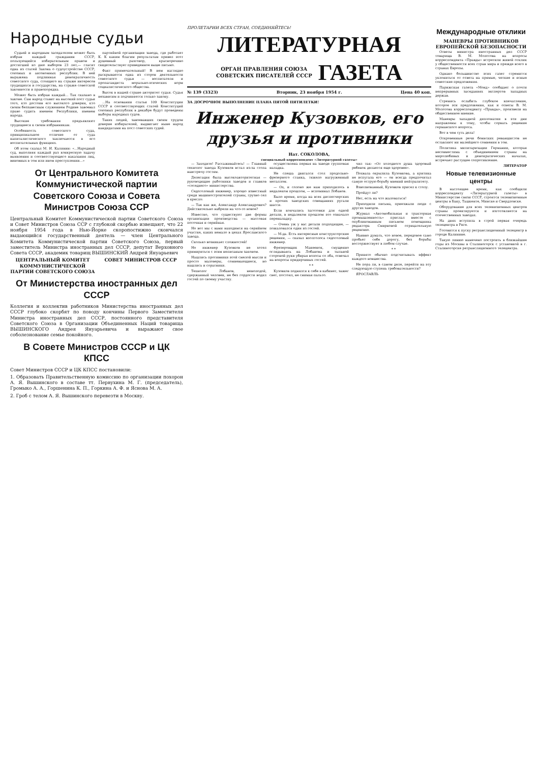Народные судьи
Судьей и народным заседателем может быть избран каждый гражданин СССР, пользующийся избирательным правом и достигший ко дню выборов 23 лет,— гласит одна из статей Закона о судоустройстве СССР, союзных и автономных республик. В ней выражена подлинная демократичность советского суда, стоящего на страже интересов трудящихся и государства, на страже советской законности и правопорядка.
Может быть избран каждый... Так сказано в законе. Сам народ ставит на высокий пост судьи того, кто достоин его высокого доверия, кто своим беззаветным служением Родине завоевал право судить именем Республики, именем народа.
Высокие требования предъявляют трудящиеся к своим избранникам.
Особенность советского суда, принципиальное отличие от суда капиталистического заключается в его воспитательных функциях.
Об этом сказал М. И. Калинин: «...Народный суд, выполняя каждый раз конкретную задачу выявления и соответствующего наказания лиц, виновных в том или ином преступлении...»
партийной организации завода, где работает К. К каким благим результатам привел этот душевный разговор, красноречиво свидетельствует приведенное выше письмо.
Факт примечательный! В нем наглядно раскрывается одна из сторон деятельности советского судьи — воспитателя и пропагандиста морально-этических норм социалистического общества.
Высок в нашей стране авторитет судьи. Судья независим и подчиняется только закону.
...На основании статьи 109 Конституции СССР и соответствующих статей Конституций союзных республик в декабре будут проведены выборы народных судов.
Таких людей, завоевавших своим трудом доверие избирателей, выдвигает ныне народ кандидатами на пост советских судей.
От Центрального Комитета Коммунистической партии Советского Союза и Совета Министров Союза ССР
Центральный Комитет Коммунистической партии Советского Союза и Совет Министров Союза ССР с глубокой скорбью извещают, что 22 ноября 1954 года в Нью-Йорке скоропостижно скончался выдающийся государственный деятель — член Центрального Комитета Коммунистической партии Советского Союза, первый заместитель Министра иностранных дел СССР, депутат Верховного Совета СССР, академик товарищ ВЫШИНСКИЙ Андрей Януарьевич
ЦЕНТРАЛЬНЫЙ КОМИТЕТ КОММУНИСТИЧЕСКОЙ ПАРТИИ СОВЕТСКОГО СОЮЗА
СОВЕТ МИНИСТРОВ СССР
От Министерства иностранных дел СССР
Коллегия и коллектив работников Министерства иностранных дел СССР глубоко скорбят по поводу кончины Первого Заместителя Министра иностранных дел СССР, постоянного представителя Советского Союза в Организации Объединенных Наций товарища ВЫШИНСКОГО Андрея Януарьевича и выражают свое соболезнование семье покойного.
В Совете Министров СССР и ЦК КПСС
Совет Министров СССР и ЦК КПСС постановили:
1. Образовать Правительственную комиссию по организации похорон А. Я. Вышинского в составе тт. Первухина М. Г. (председатель), Громыко А. А., Горшенина К. П., Горкина А. Ф. и Яснова М. А.
2. Гроб с телом А. Я. Вышинского перевезти в Москву.
ПРОЛЕТАРИИ ВСЕХ СТРАН, СОЕДИНЯЙТЕСЬ!
ЛИТЕРАТУРНАЯ
ОРГАН ПРАВЛЕНИЯ СОЮЗА
СОВЕТСКИХ ПИСАТЕЛЕЙ СССР ГАЗЕТА
№ 139 (3323) Вторник, 23 ноября 1954 г. Цена 40 коп.
ЗА ДОСРОЧНОЕ ВЫПОЛНЕНИЕ ПЛАНА ПЯТОЙ ПЯТИЛЕТКИ!
Инженер Кузовков, его друзья и противники
Нат. СОКОЛОВА,
специальный корреспондент «Литературной газеты»
— Заходите! Рассаживайтесь! — Главный технолог завода Кузовков встал из-за стола навстречу гостям.
Делегация была высокоавторитетная — руководящие работники заводов и главков «соседнего» министерства.
Седоголовый инженер, хорошо известный среди машиностроителей страны, грузно сел в кресло:
— Так как же, Александр Александрович? Действительно набрели на что-то новое?
Известно, что существуют две формы организации производства — массовая поточная и серийная.
Но вот мы с вами находимся на серийном участке, каких немало в цехах Ярославского завода.
Сколько возникает сложностей!
Но инженер Кузовков не хотел примириться с этим неписаным законом.
Нашлись противники этой смелой мысли и просто маловеры, сомневающиеся, но нашлись и соратники.
Технолог Лобанов, немолодой, сдержанный человек, не без гордости водил гостей по своему участку.
осуществлена первая на заводе групповая наладка.
Не спеша двигался стол продольно-фрезерного станка, тяжело нагруженный металлом.
— Ох, и солоно же нам приходилось в недалеком прошлом, — вспоминал Лобанов.
Было время, когда на всех диспетчерских и прочих заводских совещаниях ругали шасси.
Если кончались заготовки для одной детали, в недалеком прошлом это означало переналадку.
— Очень уж у вас детали подходящие, — пожаловался один из гостей.
— М-да. Есть интересные конструкторские решения, — сказал вполголоса седоголовый инженер.
Фрезеровщик Макеенок, смущенно оглядываясь на Лобанова и тыльной стороной руки убирая волосы со лба, отвечал на вопросы придирчивых гостей.
* *
Кузовков поднялся к себе в кабинет, зажег свет, постоял, не снимая пальто.
чил так: «От холодного душа здоровый ребенок делается еще здоровее».
Похвала окрылила Кузовкова, а критика не испугала его — он всегда предпочитал самую острую борьбу мнений нейтралитету.
Взволнованный, Кузовков присел к столу.
Пройдут ли?
Нет, есть на что жаловаться!
Приходили письма, приезжали люди с других заводов.
Журнал «Автомобильная и тракторная промышленность» прислал вместе с опубликованным письмом помощника редактора Смирновой отрицательную рецензию.
Наивно думать, что новое, передовое само пробьет себе дорогу, без борьбы восторжествует в любом случае.
* *
Принято обычно подсчитывать эффект каждого новшества.
Не пора ли, в самом деле, перейти на эту следующую ступень требовательности?
ЯРОСЛАВЛЬ
Международные отклики
МАНЕВРЫ ПРОТИВНИКОВ ЕВРОПЕЙСКОЙ БЕЗОПАСНОСТИ
Ответы министра иностранных дел СССР товарища В. М. Молотова на вопросы корреспондента «Правды» встретили живой отклик у общественности всех стран мира и прежде всего в странах Европы.
Однако большинство этих газет стремится уклониться от ответа на прямые, четкие и ясные советские предложения.
Парижская газета «Монд» сообщает о почти непрерывных заседаниях экспертов западных держав.
Стремясь ослабить глубокое впечатление, которое эти предложения, как и ответы В. М. Молотова корреспонденту «Правды», произвели на общественное мнение.
Маневры западной дипломатии в эти дни направлены к тому, чтобы сорвать решение германского вопроса.
Вот в чем суть дела!
Откровенные речи боннских реваншистов не оставляют ни малейшего сомнения в том.
Политика милитаризации Германии, которая несовместима с объединением страны на миролюбивых и демократических началах, встречает растущее сопротивление.
ЛИТЕРАТОР
Новые телевизионные центры
В настоящее время, как сообщили корреспонденту «Литературной газеты» в Министерстве связи СССР, строятся телевизионные центры в Баку, Ташкенте, Минске и Свердловске.
Оборудование для всех телевизионных центров страны проектируется и изготовляется на отечественных заводах.
На днях вступила в строй первая очередь телецентра в Риге.
Готовится к пуску ретрансляционный телецентр в городе Калинине.
Такую линию намечено построить в ближайшие годы из Москвы в Сталиногорск с установкой в г. Сталиногорске ретрансляционного телецентра.